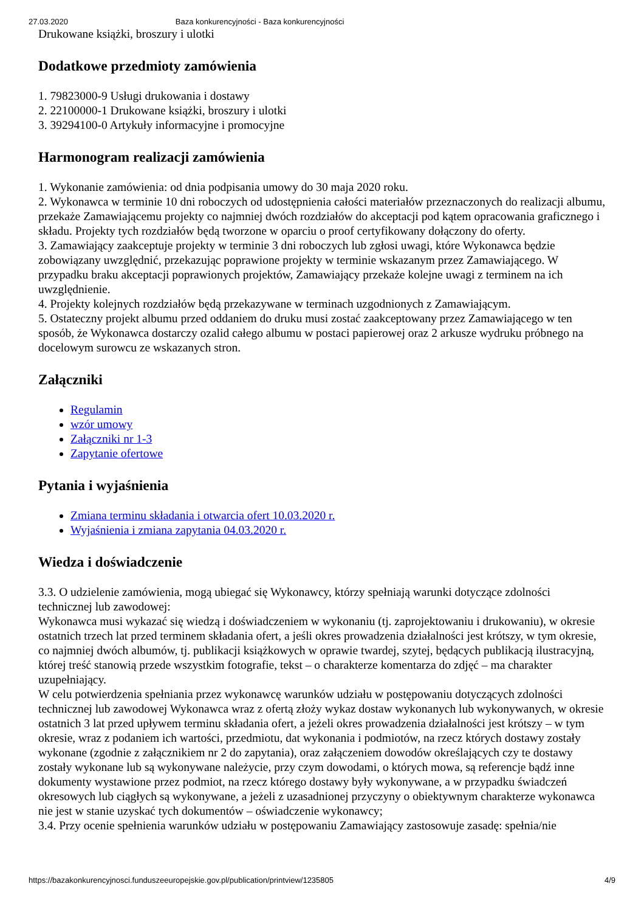27.03.2020 Baza konkurencyjności - Baza konkurencyjności
Drukowane książki, broszury i ulotki
Dodatkowe przedmioty zamówienia
1. 79823000-9 Usługi drukowania i dostawy
2. 22100000-1 Drukowane książki, broszury i ulotki
3. 39294100-0 Artykuły informacyjne i promocyjne
Harmonogram realizacji zamówienia
1. Wykonanie zamówienia: od dnia podpisania umowy do 30 maja 2020 roku.
2. Wykonawca w terminie 10 dni roboczych od udostępnienia całości materiałów przeznaczonych do realizacji albumu, przekaże Zamawiającemu projekty co najmniej dwóch rozdziałów do akceptacji pod kątem opracowania graficznego i składu. Projekty tych rozdziałów będą tworzone w oparciu o proof certyfikowany dołączony do oferty.
3. Zamawiający zaakceptuje projekty w terminie 3 dni roboczych lub zgłosi uwagi, które Wykonawca będzie zobowiązany uwzględnić, przekazując poprawione projekty w terminie wskazanym przez Zamawiającego. W przypadku braku akceptacji poprawionych projektów, Zamawiający przekaże kolejne uwagi z terminem na ich uwzględnienie.
4. Projekty kolejnych rozdziałów będą przekazywane w terminach uzgodnionych z Zamawiającym.
5. Ostateczny projekt albumu przed oddaniem do druku musi zostać zaakceptowany przez Zamawiającego w ten sposób, że Wykonawca dostarczy ozalid całego albumu w postaci papierowej oraz 2 arkusze wydruku próbnego na docelowym surowcu ze wskazanych stron.
Załączniki
Regulamin
wzór umowy
Załączniki nr 1-3
Zapytanie ofertowe
Pytania i wyjaśnienia
Zmiana terminu składania i otwarcia ofert 10.03.2020 r.
Wyjaśnienia i zmiana zapytania 04.03.2020 r.
Wiedza i doświadczenie
3.3. O udzielenie zamówienia, mogą ubiegać się Wykonawcy, którzy spełniają warunki dotyczące zdolności technicznej lub zawodowej:
Wykonawca musi wykazać się wiedzą i doświadczeniem w wykonaniu (tj. zaprojektowaniu i drukowaniu), w okresie ostatnich trzech lat przed terminem składania ofert, a jeśli okres prowadzenia działalności jest krótszy, w tym okresie, co najmniej dwóch albumów, tj. publikacji książkowych w oprawie twardej, szytej, będących publikacją ilustracyjną, której treść stanowią przede wszystkim fotografie, tekst – o charakterze komentarza do zdjęć – ma charakter uzupełniający.
W celu potwierdzenia spełniania przez wykonawcę warunków udziału w postępowaniu dotyczących zdolności technicznej lub zawodowej Wykonawca wraz z ofertą złoży wykaz dostaw wykonanych lub wykonywanych, w okresie ostatnich 3 lat przed upływem terminu składania ofert, a jeżeli okres prowadzenia działalności jest krótszy – w tym okresie, wraz z podaniem ich wartości, przedmiotu, dat wykonania i podmiotów, na rzecz których dostawy zostały wykonane (zgodnie z załącznikiem nr 2 do zapytania), oraz załączeniem dowodów określających czy te dostawy zostały wykonane lub są wykonywane należycie, przy czym dowodami, o których mowa, są referencje bądź inne dokumenty wystawione przez podmiot, na rzecz którego dostawy były wykonywane, a w przypadku świadczeń okresowych lub ciągłych są wykonywane, a jeżeli z uzasadnionej przyczyny o obiektywnym charakterze wykonawca nie jest w stanie uzyskać tych dokumentów – oświadczenie wykonawcy;
3.4. Przy ocenie spełnienia warunków udziału w postępowaniu Zamawiający zastosowuje zasadę: spełnia/nie
https://bazakonkurencyjnosci.funduszeeuropejskie.gov.pl/publication/printview/1235805 4/9